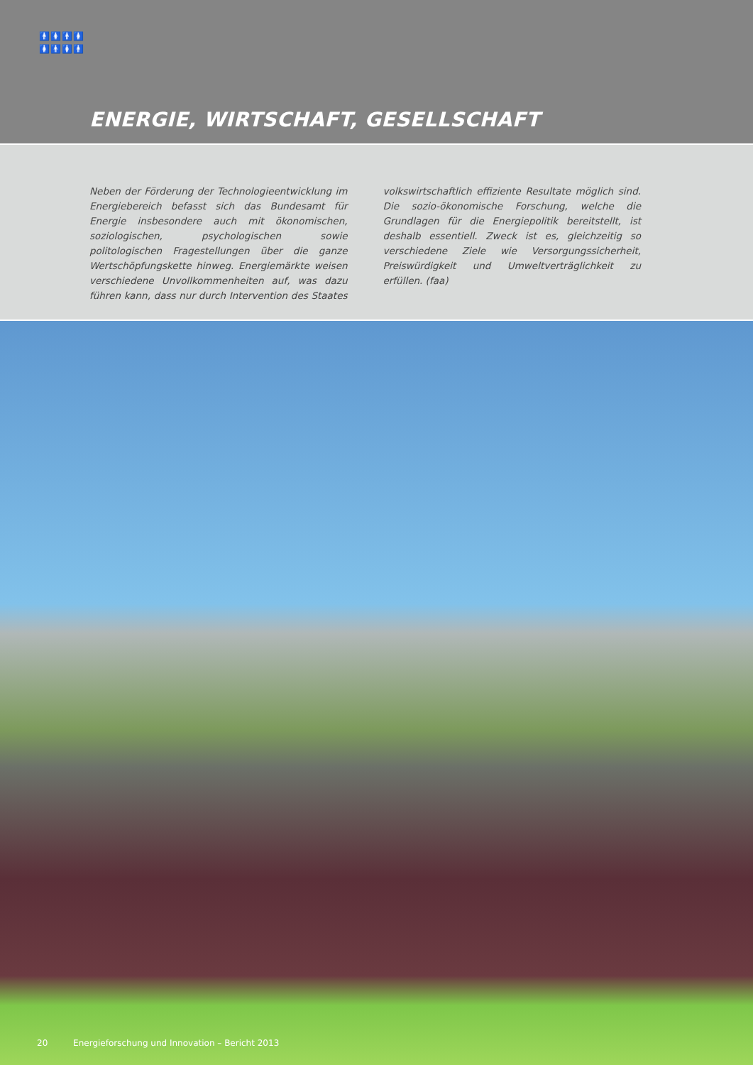🚹🚺🚹🚺
🚺🚹🚺🚹
ENERGIE, WIRTSCHAFT, GESELLSCHAFT
Neben der Förderung der Technologieentwicklung im Energiebereich befasst sich das Bundesamt für Energie insbesondere auch mit ökonomischen, soziologischen, psychologischen sowie politologischen Fragestellungen über die ganze Wertschöpfungskette hinweg. Energiemärkte weisen verschiedene Unvollkommenheiten auf, was dazu führen kann, dass nur durch Intervention des Staates volkswirtschaftlich effiziente Resultate möglich sind. Die sozio-ökonomische Forschung, welche die Grundlagen für die Energiepolitik bereitstellt, ist deshalb essentiell. Zweck ist es, gleichzeitig so verschiedene Ziele wie Versorgungssicherheit, Preiswürdigkeit und Umweltverträglichkeit zu erfüllen. (faa)
20 Energieforschung und Innovation – Bericht 2013